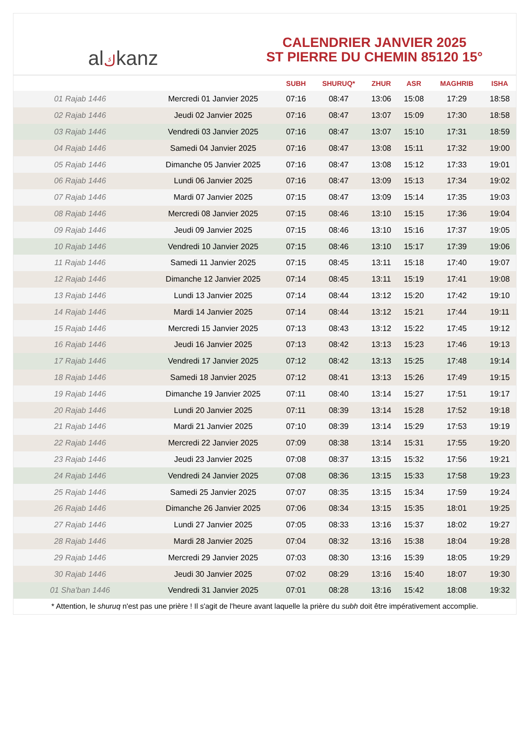al ك kanz
CALENDRIER JANVIER 2025
ST PIERRE DU CHEMIN 85120 15°
| | | SUBH | SHURUQ* | ZHUR | ASR | MAGHRIB | ISHA |
| --- | --- | --- | --- | --- | --- | --- | --- |
| 01 Rajab 1446 | Mercredi 01 Janvier 2025 | 07:16 | 08:47 | 13:06 | 15:08 | 17:29 | 18:58 |
| 02 Rajab 1446 | Jeudi 02 Janvier 2025 | 07:16 | 08:47 | 13:07 | 15:09 | 17:30 | 18:58 |
| 03 Rajab 1446 | Vendredi 03 Janvier 2025 | 07:16 | 08:47 | 13:07 | 15:10 | 17:31 | 18:59 |
| 04 Rajab 1446 | Samedi 04 Janvier 2025 | 07:16 | 08:47 | 13:08 | 15:11 | 17:32 | 19:00 |
| 05 Rajab 1446 | Dimanche 05 Janvier 2025 | 07:16 | 08:47 | 13:08 | 15:12 | 17:33 | 19:01 |
| 06 Rajab 1446 | Lundi 06 Janvier 2025 | 07:16 | 08:47 | 13:09 | 15:13 | 17:34 | 19:02 |
| 07 Rajab 1446 | Mardi 07 Janvier 2025 | 07:15 | 08:47 | 13:09 | 15:14 | 17:35 | 19:03 |
| 08 Rajab 1446 | Mercredi 08 Janvier 2025 | 07:15 | 08:46 | 13:10 | 15:15 | 17:36 | 19:04 |
| 09 Rajab 1446 | Jeudi 09 Janvier 2025 | 07:15 | 08:46 | 13:10 | 15:16 | 17:37 | 19:05 |
| 10 Rajab 1446 | Vendredi 10 Janvier 2025 | 07:15 | 08:46 | 13:10 | 15:17 | 17:39 | 19:06 |
| 11 Rajab 1446 | Samedi 11 Janvier 2025 | 07:15 | 08:45 | 13:11 | 15:18 | 17:40 | 19:07 |
| 12 Rajab 1446 | Dimanche 12 Janvier 2025 | 07:14 | 08:45 | 13:11 | 15:19 | 17:41 | 19:08 |
| 13 Rajab 1446 | Lundi 13 Janvier 2025 | 07:14 | 08:44 | 13:12 | 15:20 | 17:42 | 19:10 |
| 14 Rajab 1446 | Mardi 14 Janvier 2025 | 07:14 | 08:44 | 13:12 | 15:21 | 17:44 | 19:11 |
| 15 Rajab 1446 | Mercredi 15 Janvier 2025 | 07:13 | 08:43 | 13:12 | 15:22 | 17:45 | 19:12 |
| 16 Rajab 1446 | Jeudi 16 Janvier 2025 | 07:13 | 08:42 | 13:13 | 15:23 | 17:46 | 19:13 |
| 17 Rajab 1446 | Vendredi 17 Janvier 2025 | 07:12 | 08:42 | 13:13 | 15:25 | 17:48 | 19:14 |
| 18 Rajab 1446 | Samedi 18 Janvier 2025 | 07:12 | 08:41 | 13:13 | 15:26 | 17:49 | 19:15 |
| 19 Rajab 1446 | Dimanche 19 Janvier 2025 | 07:11 | 08:40 | 13:14 | 15:27 | 17:51 | 19:17 |
| 20 Rajab 1446 | Lundi 20 Janvier 2025 | 07:11 | 08:39 | 13:14 | 15:28 | 17:52 | 19:18 |
| 21 Rajab 1446 | Mardi 21 Janvier 2025 | 07:10 | 08:39 | 13:14 | 15:29 | 17:53 | 19:19 |
| 22 Rajab 1446 | Mercredi 22 Janvier 2025 | 07:09 | 08:38 | 13:14 | 15:31 | 17:55 | 19:20 |
| 23 Rajab 1446 | Jeudi 23 Janvier 2025 | 07:08 | 08:37 | 13:15 | 15:32 | 17:56 | 19:21 |
| 24 Rajab 1446 | Vendredi 24 Janvier 2025 | 07:08 | 08:36 | 13:15 | 15:33 | 17:58 | 19:23 |
| 25 Rajab 1446 | Samedi 25 Janvier 2025 | 07:07 | 08:35 | 13:15 | 15:34 | 17:59 | 19:24 |
| 26 Rajab 1446 | Dimanche 26 Janvier 2025 | 07:06 | 08:34 | 13:15 | 15:35 | 18:01 | 19:25 |
| 27 Rajab 1446 | Lundi 27 Janvier 2025 | 07:05 | 08:33 | 13:16 | 15:37 | 18:02 | 19:27 |
| 28 Rajab 1446 | Mardi 28 Janvier 2025 | 07:04 | 08:32 | 13:16 | 15:38 | 18:04 | 19:28 |
| 29 Rajab 1446 | Mercredi 29 Janvier 2025 | 07:03 | 08:30 | 13:16 | 15:39 | 18:05 | 19:29 |
| 30 Rajab 1446 | Jeudi 30 Janvier 2025 | 07:02 | 08:29 | 13:16 | 15:40 | 18:07 | 19:30 |
| 01 Sha'ban 1446 | Vendredi 31 Janvier 2025 | 07:01 | 08:28 | 13:16 | 15:42 | 18:08 | 19:32 |
* Attention, le shuruq n'est pas une prière ! Il s'agit de l'heure avant laquelle la prière du subh doit être impérativement accomplie.